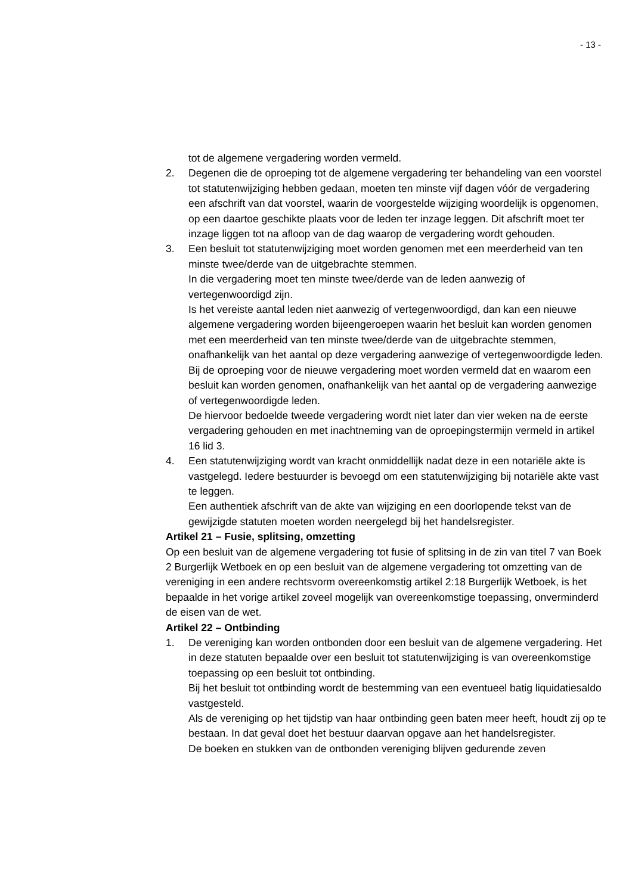- 13 -
tot de algemene vergadering worden vermeld.
2. Degenen die de oproeping tot de algemene vergadering ter behandeling van een voorstel tot statutenwijziging hebben gedaan, moeten ten minste vijf dagen vóór de vergadering een afschrift van dat voorstel, waarin de voorgestelde wijziging woordelijk is opgenomen, op een daartoe geschikte plaats voor de leden ter inzage leggen. Dit afschrift moet ter inzage liggen tot na afloop van de dag waarop de vergadering wordt gehouden.
3. Een besluit tot statutenwijziging moet worden genomen met een meerderheid van ten minste twee/derde van de uitgebrachte stemmen.
In die vergadering moet ten minste twee/derde van de leden aanwezig of vertegenwoordigd zijn.
Is het vereiste aantal leden niet aanwezig of vertegenwoordigd, dan kan een nieuwe algemene vergadering worden bijeengeroepen waarin het besluit kan worden genomen met een meerderheid van ten minste twee/derde van de uitgebrachte stemmen, onafhankelijk van het aantal op deze vergadering aanwezige of vertegenwoordigde leden. Bij de oproeping voor de nieuwe vergadering moet worden vermeld dat en waarom een besluit kan worden genomen, onafhankelijk van het aantal op de vergadering aanwezige of vertegenwoordigde leden.
De hiervoor bedoelde tweede vergadering wordt niet later dan vier weken na de eerste vergadering gehouden en met inachtneming van de oproepingstermijn vermeld in artikel 16 lid 3.
4. Een statutenwijziging wordt van kracht onmiddellijk nadat deze in een notariële akte is vastgelegd. Iedere bestuurder is bevoegd om een statutenwijziging bij notariële akte vast te leggen.
Een authentiek afschrift van de akte van wijziging en een doorlopende tekst van de gewijzigde statuten moeten worden neergelegd bij het handelsregister.
Artikel 21 – Fusie, splitsing, omzetting
Op een besluit van de algemene vergadering tot fusie of splitsing in de zin van titel 7 van Boek 2 Burgerlijk Wetboek en op een besluit van de algemene vergadering tot omzetting van de vereniging in een andere rechtsvorm overeenkomstig artikel 2:18 Burgerlijk Wetboek, is het bepaalde in het vorige artikel zoveel mogelijk van overeenkomstige toepassing, onverminderd de eisen van de wet.
Artikel 22 – Ontbinding
1. De vereniging kan worden ontbonden door een besluit van de algemene vergadering. Het in deze statuten bepaalde over een besluit tot statutenwijziging is van overeenkomstige toepassing op een besluit tot ontbinding.
Bij het besluit tot ontbinding wordt de bestemming van een eventueel batig liquidatiesaldo vastgesteld.
Als de vereniging op het tijdstip van haar ontbinding geen baten meer heeft, houdt zij op te bestaan. In dat geval doet het bestuur daarvan opgave aan het handelsregister.
De boeken en stukken van de ontbonden vereniging blijven gedurende zeven